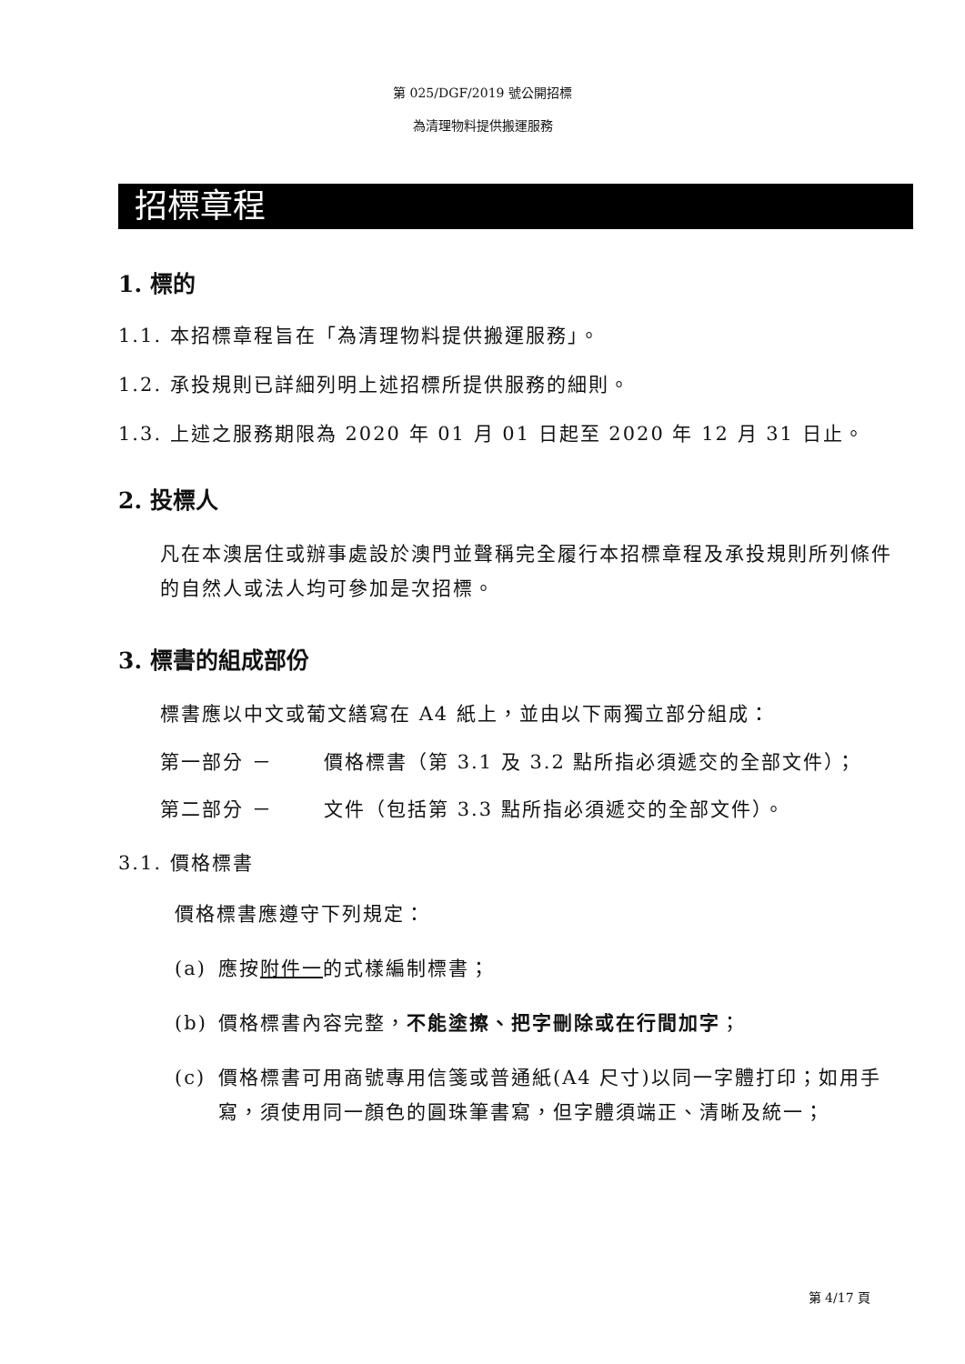第 025/DGF/2019 號公開招標
為清理物料提供搬運服務
招標章程
1. 標的
1.1. 本招標章程旨在「為清理物料提供搬運服務」。
1.2. 承投規則已詳細列明上述招標所提供服務的細則。
1.3. 上述之服務期限為 2020 年 01 月 01 日起至 2020 年 12 月 31 日止。
2. 投標人
凡在本澳居住或辦事處設於澳門並聲稱完全履行本招標章程及承投規則所列條件的自然人或法人均可參加是次招標。
3. 標書的組成部份
標書應以中文或葡文繕寫在 A4 紙上，並由以下兩獨立部分組成：
第一部分 － 價格標書（第 3.1 及 3.2 點所指必須遞交的全部文件）；
第二部分 － 文件（包括第 3.3 點所指必須遞交的全部文件）。
3.1. 價格標書
價格標書應遵守下列規定：
(a) 應按附件一的式樣編制標書；
(b) 價格標書內容完整，不能塗擦、把字刪除或在行間加字；
(c) 價格標書可用商號專用信箋或普通紙(A4 尺寸)以同一字體打印；如用手寫，須使用同一顏色的圓珠筆書寫，但字體須端正、清晰及統一；
第 4/17 頁